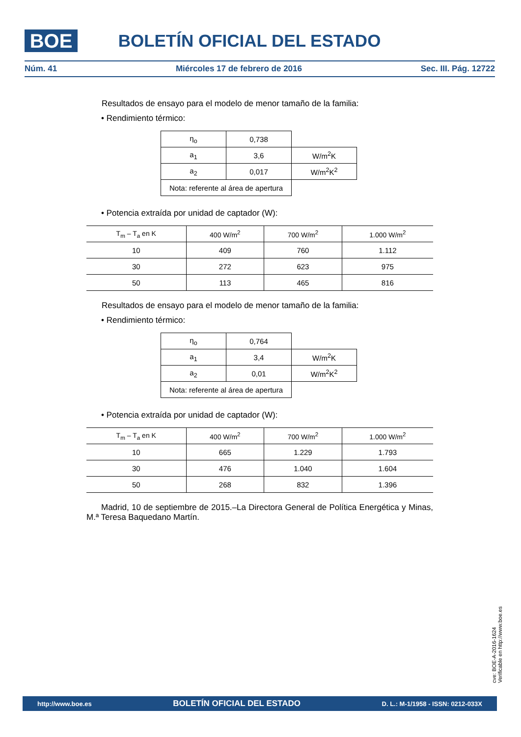BOE BOLETÍN OFICIAL DEL ESTADO
Núm. 41 Miércoles 17 de febrero de 2016 Sec. III. Pág. 12722
Resultados de ensayo para el modelo de menor tamaño de la familia:
• Rendimiento térmico:
| η<sub>o</sub> | 0,738 | |
| a<sub>1</sub> | 3,6 | W/m<sup>2</sup>K |
| a<sub>2</sub> | 0,017 | W/m<sup>2</sup>K<sup>2</sup> |
| Nota: referente al área de apertura | | |
• Potencia extraída por unidad de captador (W):
| T<sub>m</sub> – T<sub>a</sub> en K | 400 W/m<sup>2</sup> | 700 W/m<sup>2</sup> | 1.000 W/m<sup>2</sup> |
| --- | --- | --- | --- |
| 10 | 409 | 760 | 1.112 |
| 30 | 272 | 623 | 975 |
| 50 | 113 | 465 | 816 |
Resultados de ensayo para el modelo de menor tamaño de la familia:
• Rendimiento térmico:
| η<sub>o</sub> | 0,764 | |
| a<sub>1</sub> | 3,4 | W/m<sup>2</sup>K |
| a<sub>2</sub> | 0,01 | W/m<sup>2</sup>K<sup>2</sup> |
| Nota: referente al área de apertura | | |
• Potencia extraída por unidad de captador (W):
| T<sub>m</sub> – T<sub>a</sub> en K | 400 W/m<sup>2</sup> | 700 W/m<sup>2</sup> | 1.000 W/m<sup>2</sup> |
| --- | --- | --- | --- |
| 10 | 665 | 1.229 | 1.793 |
| 30 | 476 | 1.040 | 1.604 |
| 50 | 268 | 832 | 1.396 |
Madrid, 10 de septiembre de 2015.–La Directora General de Política Energética y Minas, M.ª Teresa Baquedano Martín.
cve: BOE-A-2016-1624
Verificable en http://www.boe.es
http://www.boe.es BOLETÍN OFICIAL DEL ESTADO D. L.: M-1/1958 - ISSN: 0212-033X